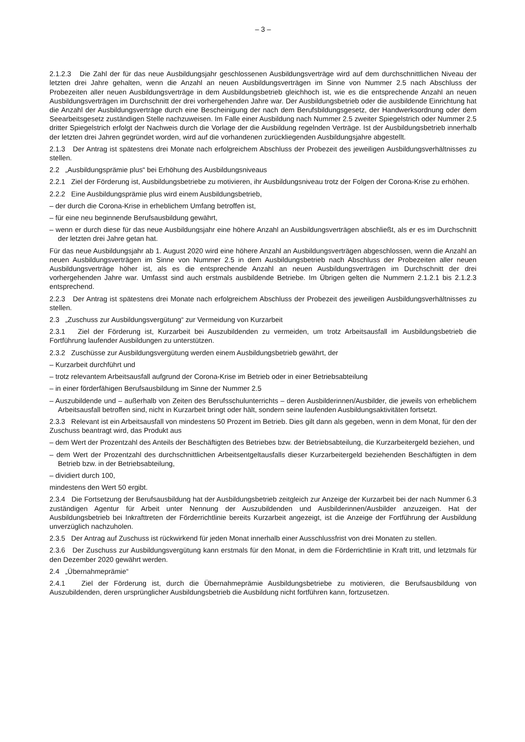– 3 –
2.1.2.3 Die Zahl der für das neue Ausbildungsjahr geschlossenen Ausbildungsverträge wird auf dem durchschnittlichen Niveau der letzten drei Jahre gehalten, wenn die Anzahl an neuen Ausbildungsverträgen im Sinne von Nummer 2.5 nach Abschluss der Probezeiten aller neuen Ausbildungsverträge in dem Ausbildungsbetrieb gleichhoch ist, wie es die entsprechende Anzahl an neuen Ausbildungsverträgen im Durchschnitt der drei vorhergehenden Jahre war. Der Ausbildungsbetrieb oder die ausbildende Einrichtung hat die Anzahl der Ausbildungsverträge durch eine Bescheinigung der nach dem Berufsbildungsgesetz, der Handwerksordnung oder dem Seearbeitsgesetz zuständigen Stelle nachzuweisen. Im Falle einer Ausbildung nach Nummer 2.5 zweiter Spiegelstrich oder Nummer 2.5 dritter Spiegelstrich erfolgt der Nachweis durch die Vorlage der die Ausbildung regelnden Verträge. Ist der Ausbildungsbetrieb innerhalb der letzten drei Jahren gegründet worden, wird auf die vorhandenen zurückliegenden Ausbildungsjahre abgestellt.
2.1.3 Der Antrag ist spätestens drei Monate nach erfolgreichem Abschluss der Probezeit des jeweiligen Ausbildungsverhältnisses zu stellen.
2.2 „Ausbildungsprämie plus“ bei Erhöhung des Ausbildungsniveaus
2.2.1 Ziel der Förderung ist, Ausbildungsbetriebe zu motivieren, ihr Ausbildungsniveau trotz der Folgen der Corona-Krise zu erhöhen.
2.2.2 Eine Ausbildungsprämie plus wird einem Ausbildungsbetrieb,
– der durch die Corona-Krise in erheblichem Umfang betroffen ist,
– für eine neu beginnende Berufsausbildung gewährt,
– wenn er durch diese für das neue Ausbildungsjahr eine höhere Anzahl an Ausbildungsverträgen abschließt, als er es im Durchschnitt der letzten drei Jahre getan hat.
Für das neue Ausbildungsjahr ab 1. August 2020 wird eine höhere Anzahl an Ausbildungsverträgen abgeschlossen, wenn die Anzahl an neuen Ausbildungsverträgen im Sinne von Nummer 2.5 in dem Ausbildungsbetrieb nach Abschluss der Probezeiten aller neuen Ausbildungsverträge höher ist, als es die entsprechende Anzahl an neuen Ausbildungsverträgen im Durchschnitt der drei vorhergehenden Jahre war. Umfasst sind auch erstmals ausbildende Betriebe. Im Übrigen gelten die Nummern 2.1.2.1 bis 2.1.2.3 entsprechend.
2.2.3 Der Antrag ist spätestens drei Monate nach erfolgreichem Abschluss der Probezeit des jeweiligen Ausbildungsverhältnisses zu stellen.
2.3 „Zuschuss zur Ausbildungsvergütung“ zur Vermeidung von Kurzarbeit
2.3.1 Ziel der Förderung ist, Kurzarbeit bei Auszubildenden zu vermeiden, um trotz Arbeitsausfall im Ausbildungsbetrieb die Fortführung laufender Ausbildungen zu unterstützen.
2.3.2 Zuschüsse zur Ausbildungsvergütung werden einem Ausbildungsbetrieb gewährt, der
– Kurzarbeit durchführt und
– trotz relevantem Arbeitsausfall aufgrund der Corona-Krise im Betrieb oder in einer Betriebsabteilung
– in einer förderfähigen Berufsausbildung im Sinne der Nummer 2.5
– Auszubildende und – außerhalb von Zeiten des Berufsschulunterrichts – deren Ausbilderinnen/Ausbilder, die jeweils von erheblichem Arbeitsausfall betroffen sind, nicht in Kurzarbeit bringt oder hält, sondern seine laufenden Ausbildungsaktivitäten fortsetzt.
2.3.3 Relevant ist ein Arbeitsausfall von mindestens 50 Prozent im Betrieb. Dies gilt dann als gegeben, wenn in dem Monat, für den der Zuschuss beantragt wird, das Produkt aus
– dem Wert der Prozentzahl des Anteils der Beschäftigten des Betriebes bzw. der Betriebsabteilung, die Kurzarbeitergeld beziehen, und
– dem Wert der Prozentzahl des durchschnittlichen Arbeitsentgeltausfalls dieser Kurzarbeitergeld beziehenden Beschäftigten in dem Betrieb bzw. in der Betriebsabteilung,
– dividiert durch 100,
mindestens den Wert 50 ergibt.
2.3.4 Die Fortsetzung der Berufsausbildung hat der Ausbildungsbetrieb zeitgleich zur Anzeige der Kurzarbeit bei der nach Nummer 6.3 zuständigen Agentur für Arbeit unter Nennung der Auszubildenden und Ausbilderinnen/Ausbilder anzuzeigen. Hat der Ausbildungsbetrieb bei Inkrafttreten der Förderrichtlinie bereits Kurzarbeit angezeigt, ist die Anzeige der Fortführung der Ausbildung unverzüglich nachzuholen.
2.3.5 Der Antrag auf Zuschuss ist rückwirkend für jeden Monat innerhalb einer Ausschlussfrist von drei Monaten zu stellen.
2.3.6 Der Zuschuss zur Ausbildungsvergütung kann erstmals für den Monat, in dem die Förderrichtlinie in Kraft tritt, und letztmals für den Dezember 2020 gewährt werden.
2.4 „Übernahmeprämie“
2.4.1 Ziel der Förderung ist, durch die Übernahmeprämie Ausbildungsbetriebe zu motivieren, die Berufsausbildung von Auszubildenden, deren ursprünglicher Ausbildungsbetrieb die Ausbildung nicht fortführen kann, fortzusetzen.